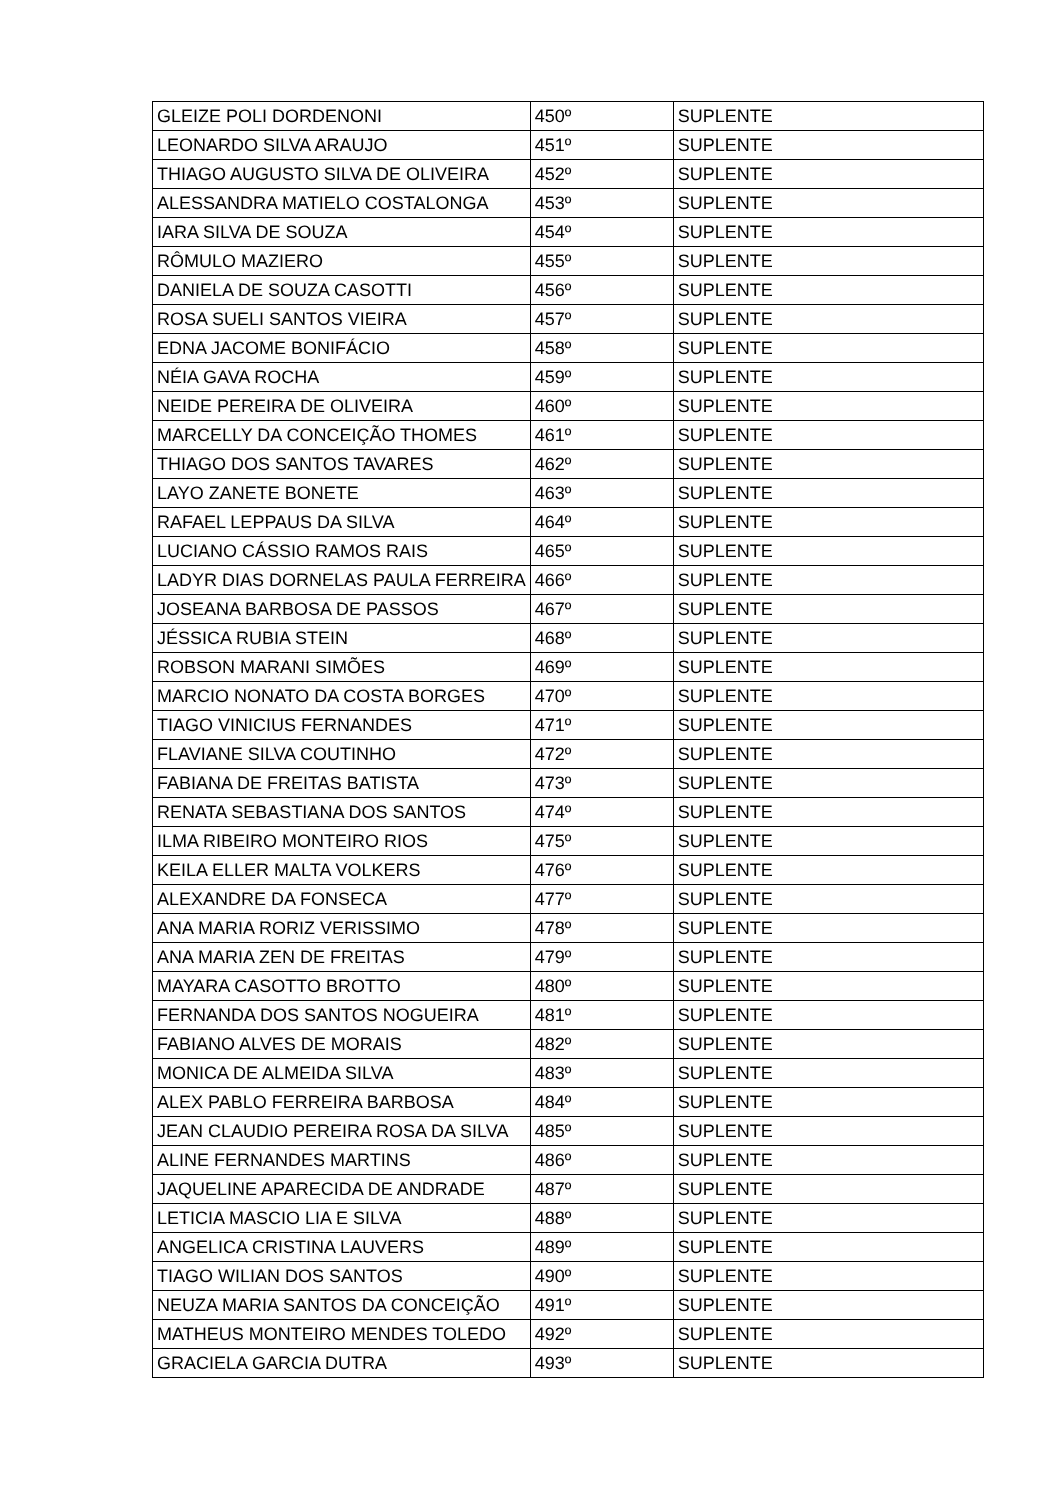| GLEIZE POLI DORDENONI | 450º | SUPLENTE |
| LEONARDO SILVA ARAUJO | 451º | SUPLENTE |
| THIAGO AUGUSTO SILVA DE OLIVEIRA | 452º | SUPLENTE |
| ALESSANDRA MATIELO COSTALONGA | 453º | SUPLENTE |
| IARA SILVA DE SOUZA | 454º | SUPLENTE |
| RÔMULO MAZIERO | 455º | SUPLENTE |
| DANIELA DE SOUZA CASOTTI | 456º | SUPLENTE |
| ROSA SUELI SANTOS VIEIRA | 457º | SUPLENTE |
| EDNA JACOME BONIFÁCIO | 458º | SUPLENTE |
| NÉIA GAVA ROCHA | 459º | SUPLENTE |
| NEIDE PEREIRA DE OLIVEIRA | 460º | SUPLENTE |
| MARCELLY DA CONCEIÇÃO THOMES | 461º | SUPLENTE |
| THIAGO DOS SANTOS TAVARES | 462º | SUPLENTE |
| LAYO ZANETE BONETE | 463º | SUPLENTE |
| RAFAEL LEPPAUS DA SILVA | 464º | SUPLENTE |
| LUCIANO CÁSSIO RAMOS RAIS | 465º | SUPLENTE |
| LADYR DIAS DORNELAS PAULA FERREIRA | 466º | SUPLENTE |
| JOSEANA BARBOSA DE PASSOS | 467º | SUPLENTE |
| JÉSSICA RUBIA STEIN | 468º | SUPLENTE |
| ROBSON MARANI SIMÕES | 469º | SUPLENTE |
| MARCIO NONATO DA COSTA BORGES | 470º | SUPLENTE |
| TIAGO VINICIUS FERNANDES | 471º | SUPLENTE |
| FLAVIANE SILVA COUTINHO | 472º | SUPLENTE |
| FABIANA DE FREITAS BATISTA | 473º | SUPLENTE |
| RENATA SEBASTIANA DOS SANTOS | 474º | SUPLENTE |
| ILMA RIBEIRO MONTEIRO RIOS | 475º | SUPLENTE |
| KEILA ELLER MALTA VOLKERS | 476º | SUPLENTE |
| ALEXANDRE DA FONSECA | 477º | SUPLENTE |
| ANA MARIA RORIZ VERISSIMO | 478º | SUPLENTE |
| ANA MARIA ZEN DE FREITAS | 479º | SUPLENTE |
| MAYARA CASOTTO BROTTO | 480º | SUPLENTE |
| FERNANDA DOS SANTOS NOGUEIRA | 481º | SUPLENTE |
| FABIANO ALVES DE MORAIS | 482º | SUPLENTE |
| MONICA DE ALMEIDA SILVA | 483º | SUPLENTE |
| ALEX PABLO FERREIRA BARBOSA | 484º | SUPLENTE |
| JEAN CLAUDIO PEREIRA ROSA DA SILVA | 485º | SUPLENTE |
| ALINE FERNANDES MARTINS | 486º | SUPLENTE |
| JAQUELINE APARECIDA DE ANDRADE | 487º | SUPLENTE |
| LETICIA MASCIO LIA E SILVA | 488º | SUPLENTE |
| ANGELICA CRISTINA LAUVERS | 489º | SUPLENTE |
| TIAGO WILIAN DOS SANTOS | 490º | SUPLENTE |
| NEUZA MARIA SANTOS DA CONCEIÇÃO | 491º | SUPLENTE |
| MATHEUS MONTEIRO MENDES TOLEDO | 492º | SUPLENTE |
| GRACIELA GARCIA DUTRA | 493º | SUPLENTE |